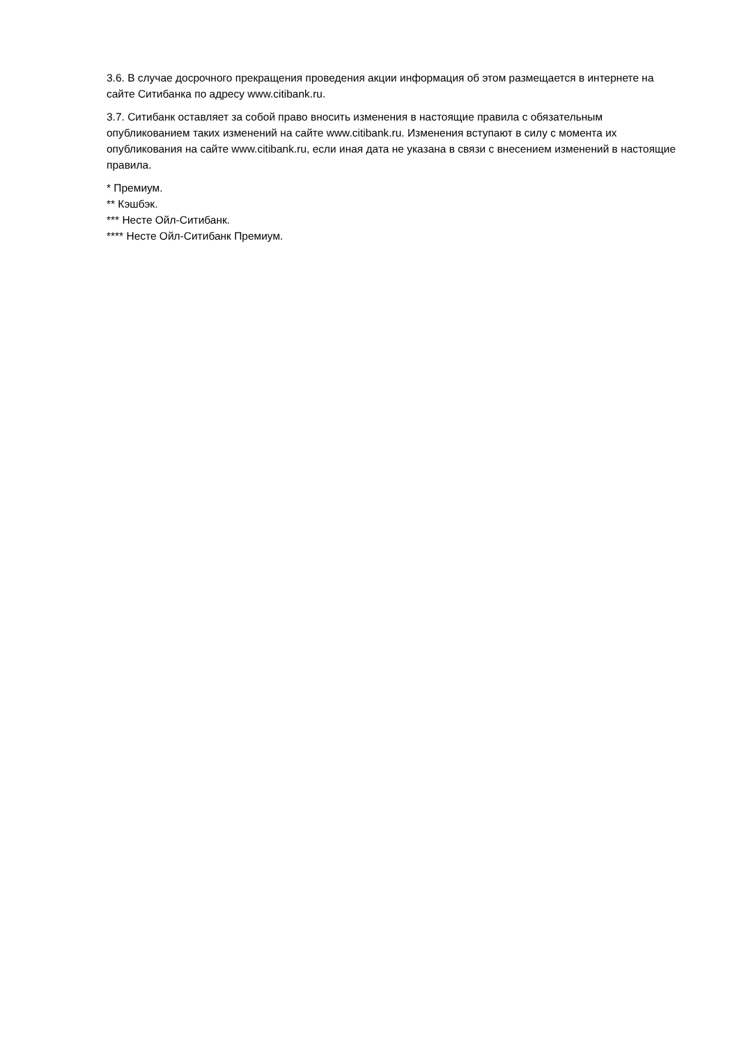3.6. В случае досрочного прекращения проведения акции информация об этом размещается в интернете на сайте Ситибанка по адресу www.citibank.ru.
3.7. Ситибанк оставляет за собой право вносить изменения в настоящие правила с обязательным опубликованием таких изменений на сайте www.citibank.ru. Изменения вступают в силу с момента их опубликования на сайте www.citibank.ru, если иная дата не указана в связи с внесением изменений в настоящие правила.
* Премиум.
** Кэшбэк.
*** Несте Ойл-Ситибанк.
**** Несте Ойл-Ситибанк Премиум.